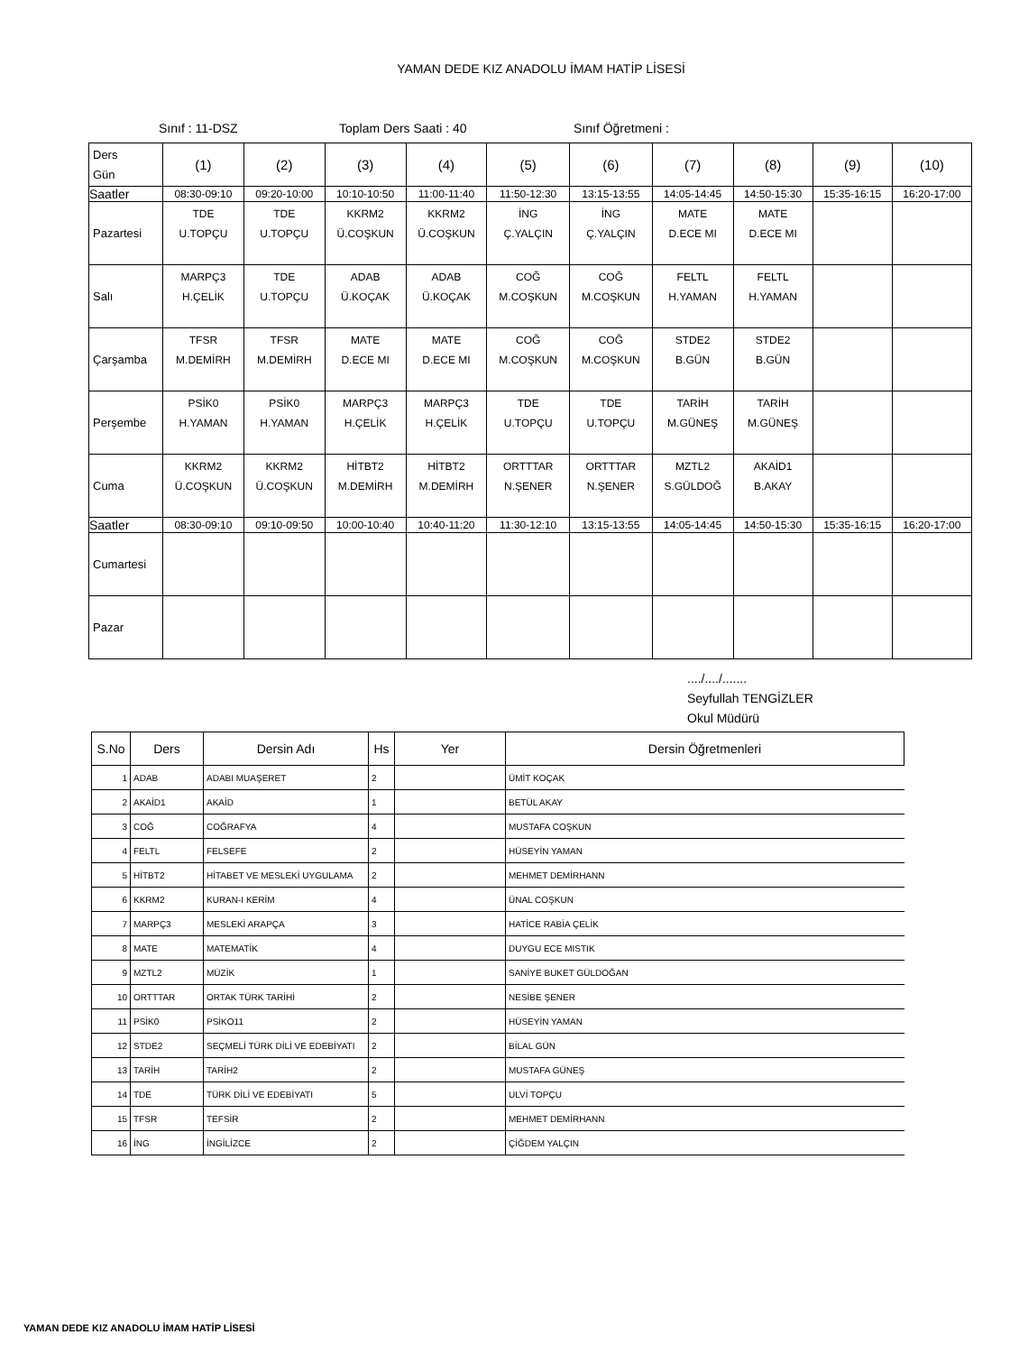YAMAN DEDE KIZ ANADOLU İMAM HATİP LİSESİ
Sınıf : 11-DSZ Toplam Ders Saati : 40 Sınıf Öğretmeni :
| Ders Gün | (1) | (2) | (3) | (4) | (5) | (6) | (7) | (8) | (9) | (10) |
| Saatler | 08:30-09:10 | 09:20-10:00 | 10:10-10:50 | 11:00-11:40 | 11:50-12:30 | 13:15-13:55 | 14:05-14:45 | 14:50-15:30 | 15:35-16:15 | 16:20-17:00 |
| Pazartesi | TDE U.TOPÇU | TDE U.TOPÇU | KKRM2 Ü.COŞKUN | KKRM2 Ü.COŞKUN | İNG Ç.YALÇIN | İNG Ç.YALÇIN | MATE D.ECE MI | MATE D.ECE MI | | |
| Salı | MARPÇ3 H.ÇELİK | TDE U.TOPÇU | ADAB Ü.KOÇAK | ADAB Ü.KOÇAK | COĞ M.COŞKUN | COĞ M.COŞKUN | FELTL H.YAMAN | FELTL H.YAMAN | | |
| Çarşamba | TFSR M.DEMİRH | TFSR M.DEMİRH | MATE D.ECE MI | MATE D.ECE MI | COĞ M.COŞKUN | COĞ M.COŞKUN | STDE2 B.GÜN | STDE2 B.GÜN | | |
| Perşembe | PSİK0 H.YAMAN | PSİK0 H.YAMAN | MARPÇ3 H.ÇELİK | MARPÇ3 H.ÇELİK | TDE U.TOPÇU | TDE U.TOPÇU | TARİH M.GÜNEŞ | TARİH M.GÜNEŞ | | |
| Cuma | KKRM2 Ü.COŞKUN | KKRM2 Ü.COŞKUN | HİTBT2 M.DEMİRH | HİTBT2 M.DEMİRH | ORTTTAR N.ŞENER | ORTTTAR N.ŞENER | MZTL2 S.GÜLDOĞ | AKAİD1 B.AKAY | | |
| Saatler | 08:30-09:10 | 09:10-09:50 | 10:00-10:40 | 10:40-11:20 | 11:30-12:10 | 13:15-13:55 | 14:05-14:45 | 14:50-15:30 | 15:35-16:15 | 16:20-17:00 |
| Cumartesi | | | | | | | | | | |
| Pazar | | | | | | | | | | |
..../..../.......
Seyfullah TENGİZLER
Okul Müdürü
| S.No | Ders | Dersin Adı | Hs | Yer | Dersin Öğretmenleri |
| --- | --- | --- | --- | --- | --- |
| 1 | ADAB | ADABI MUAŞERET | 2 | | ÜMİT KOÇAK |
| 2 | AKAİD1 | AKAİD | 1 | | BETÜL AKAY |
| 3 | COĞ | COĞRAFYA | 4 | | MUSTAFA COŞKUN |
| 4 | FELTL | FELSEFE | 2 | | HÜSEYİN YAMAN |
| 5 | HİTBT2 | HİTABET VE MESLEKİ UYGULAMA | 2 | | MEHMET DEMİRHANN |
| 6 | KKRM2 | KURAN-I KERİM | 4 | | ÜNAL COŞKUN |
| 7 | MARPÇ3 | MESLEKİ ARAPÇA | 3 | | HATİCE RABİA ÇELİK |
| 8 | MATE | MATEMATİK | 4 | | DUYGU ECE MISTIK |
| 9 | MZTL2 | MÜZİK | 1 | | SANİYE BUKET GÜLDOĞAN |
| 10 | ORTTTAR | ORTAK TÜRK TARİHİ | 2 | | NESİBE ŞENER |
| 11 | PSİK0 | PSİKO11 | 2 | | HÜSEYİN YAMAN |
| 12 | STDE2 | SEÇMELİ TÜRK DİLİ VE EDEBİYATI | 2 | | BİLAL GÜN |
| 13 | TARİH | TARİH2 | 2 | | MUSTAFA GÜNEŞ |
| 14 | TDE | TÜRK DİLİ VE EDEBİYATI | 5 | | ULVİ TOPÇU |
| 15 | TFSR | TEFSİR | 2 | | MEHMET DEMİRHANN |
| 16 | İNG | İNGİLİZCE | 2 | | ÇİĞDEM YALÇIN |
YAMAN DEDE KIZ ANADOLU İMAM HATİP LİSESİ